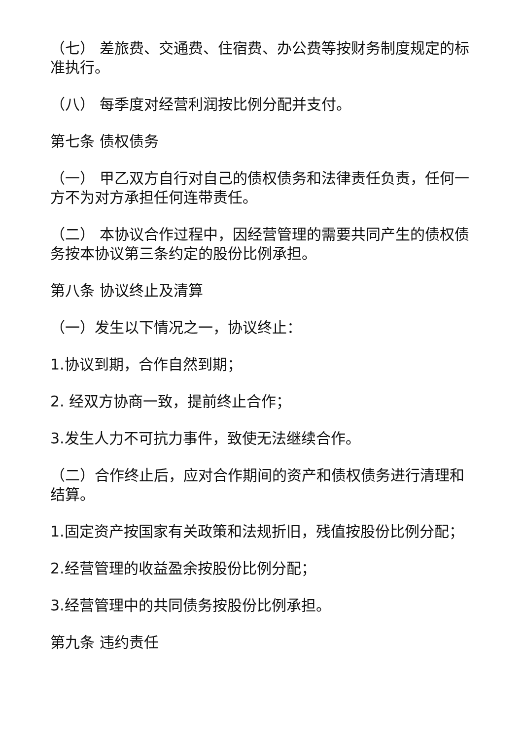（七） 差旅费、交通费、住宿费、办公费等按财务制度规定的标准执行。
（八） 每季度对经营利润按比例分配并支付。
第七条 债权债务
（一） 甲乙双方自行对自己的债权债务和法律责任负责，任何一方不为对方承担任何连带责任。
（二） 本协议合作过程中，因经营管理的需要共同产生的债权债务按本协议第三条约定的股份比例承担。
第八条 协议终止及清算
（一）发生以下情况之一，协议终止：
1.协议到期，合作自然到期；
2. 经双方协商一致，提前终止合作；
3.发生人力不可抗力事件，致使无法继续合作。
（二）合作终止后，应对合作期间的资产和债权债务进行清理和结算。
1.固定资产按国家有关政策和法规折旧，残值按股份比例分配；
2.经营管理的收益盈余按股份比例分配；
3.经营管理中的共同债务按股份比例承担。
第九条 违约责任